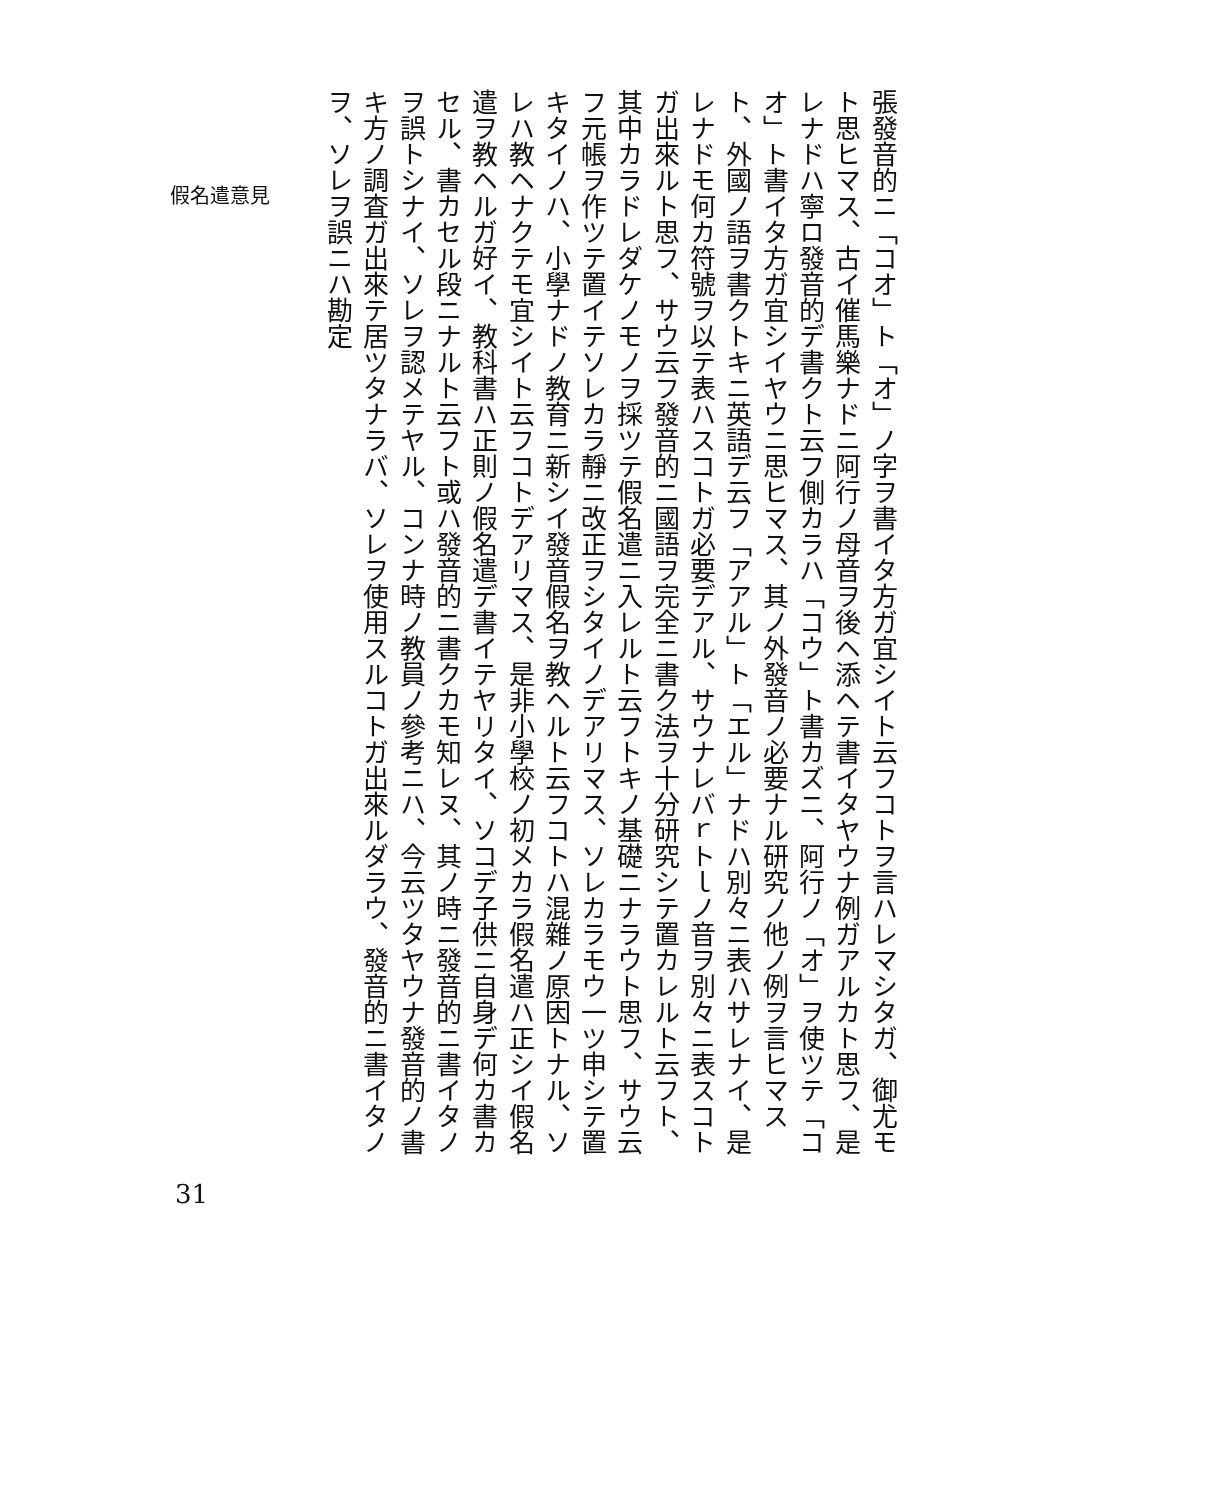假名遣意見
張發音的ニ「コオ」ト「オ」ノ字ヲ書イタ方ガ宜シイト云フコトヲ言ハレマシタガ、御尤モト思ヒマス、古イ催馬樂ナドニ阿行ノ母音ヲ後ヘ添ヘテ書イタヤウナ例ガアルカト思フ、是レナドハ寧ロ發音的デ書クト云フ側カラハ「コウ」ト書カズニ、阿行ノ「オ」ヲ使ツテ「コオ」ト書イタ方ガ宜シイヤウニ思ヒマス、其ノ外發音ノ必要ナル研究ノ他ノ例ヲ言ヒマスト、外國ノ語ヲ書クトキニ英語デ云フ「アアル」ト「エル」ナドハ別々ニ表ハサレナイ、是レナドモ何カ符號ヲ以テ表ハスコトガ必要デアル、サウナレバｒトｌノ音ヲ別々ニ表スコトガ出來ルト思フ、サウ云フ發音的ニ國語ヲ完全ニ書ク法ヲ十分研究シテ置カレルト云フト、其中カラドレダケノモノヲ採ツテ假名遣ニ入レルト云フトキノ基礎ニナラウト思フ、サウ云フ元帳ヲ作ツテ置イテソレカラ靜ニ改正ヲシタイノデアリマス、ソレカラモウ一ツ申シテ置キタイノハ、小學ナドノ教育ニ新シイ發音假名ヲ教ヘルト云フコトハ混雜ノ原因トナル、ソレハ教ヘナクテモ宜シイト云フコトデアリマス、是非小學校ノ初メカラ假名遣ハ正シイ假名遣ヲ教ヘルガ好イ、教科書ハ正則ノ假名遣デ書イテヤリタイ、ソコデ子供ニ自身デ何カ書カセル、書カセル段ニナルト云フト或ハ發音的ニ書クカモ知レヌ、其ノ時ニ發音的ニ書イタノヲ誤トシナイ、ソレヲ認メテヤル、コンナ時ノ教員ノ參考ニハ、今云ツタヤウナ發音的ノ書キ方ノ調査ガ出來テ居ツタナラバ、ソレヲ使用スルコトガ出來ルダラウ、發音的ニ書イタノヲ、ソレヲ誤ニハ勘定
31